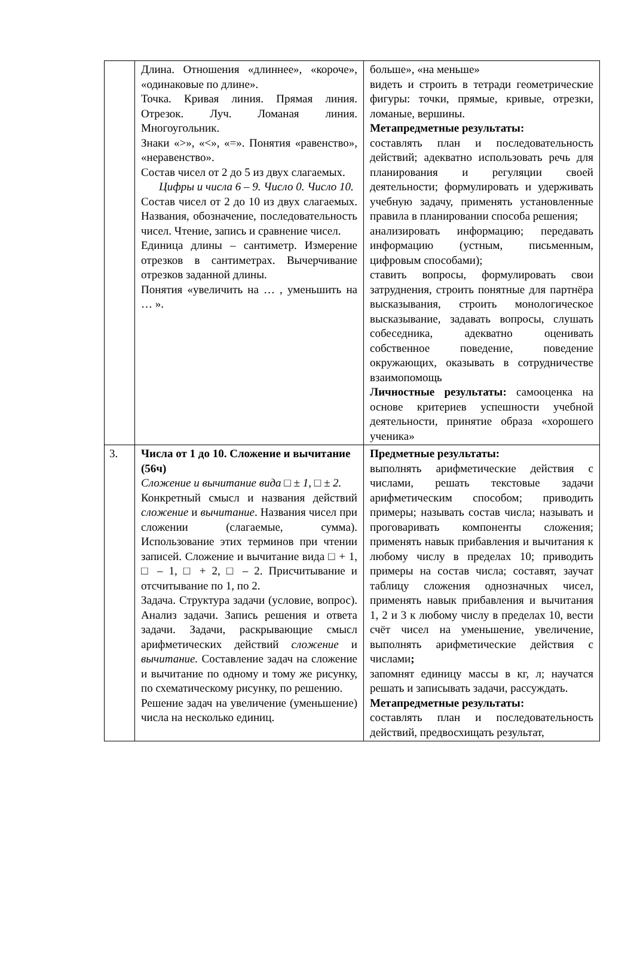| | Длина. Отношения «длиннее», «короче», «одинаковые по длине». Точка. Кривая линия. Прямая линия. Отрезок. Луч. Ломаная линия. Многоугольник. Знаки «>», «<», «=». Понятия «равенство», «неравенство». Состав чисел от 2 до 5 из двух слагаемых. Цифры и числа 6 – 9. Число 0. Число 10. Состав чисел от 2 до 10 из двух слагаемых. Названия, обозначение, последовательность чисел. Чтение, запись и сравнение чисел. Единица длины – сантиметр. Измерение отрезков в сантиметрах. Вычерчивание отрезков заданной длины. Понятия «увеличить на … , уменьшить на … ». | больше», «на меньше» видеть и строить в тетради геометрические фигуры: точки, прямые, кривые, отрезки, ломаные, вершины. Метапредметные результаты: составлять план и последовательность действий; адекватно использовать речь для планирования и регуляции своей деятельности; формулировать и удерживать учебную задачу, применять установленные правила в планировании способа решения; анализировать информацию; передавать информацию (устным, письменным, цифровым способами); ставить вопросы, формулировать свои затруднения, строить понятные для партнёра высказывания, строить монологическое высказывание, задавать вопросы, слушать собеседника, адекватно оценивать собственное поведение, поведение окружающих, оказывать в сотрудничестве взаимопомощь Личностные результаты: самооценка на основе критериев успешности учебной деятельности, принятие образа «хорошего ученика» |
| 3. | Числа от 1 до 10. Сложение и вычитание (56ч) Сложение и вычитание вида □ ± 1, □ ± 2. Конкретный смысл и названия действий сложение и вычитание . Названия чисел при сложении (слагаемые, сумма). Использование этих терминов при чтении записей. Сложение и вычитание вида □ + 1, □ – 1, □ + 2, □ – 2. Присчитывание и отсчитывание по 1, по 2. Задача. Структура задачи (условие, вопрос). Анализ задачи. Запись решения и ответа задачи. Задачи, раскрывающие смысл арифметических действий сложение и вычитание. Составление задач на сложение и вычитание по одному и тому же рисунку, по схематическому рисунку, по решению. Решение задач на увеличение (уменьшение) числа на несколько единиц. | Предметные результаты: выполнять арифметические действия с числами, решать текстовые задачи арифметическим способом; приводить примеры; называть состав числа; называть и проговаривать компоненты сложения; применять навык прибавления и вычитания к любому числу в пределах 10; приводить примеры на состав числа; составят, заучат таблицу сложения однозначных чисел, применять навык прибавления и вычитания 1, 2 и 3 к любому числу в пределах 10, вести счёт чисел на уменьшение, увеличение, выполнять арифметические действия с числами ; запомнят единицу массы в кг, л; научатся решать и записывать задачи, рассуждать. Метапредметные результаты: составлять план и последовательность действий, предвосхищать результат, |